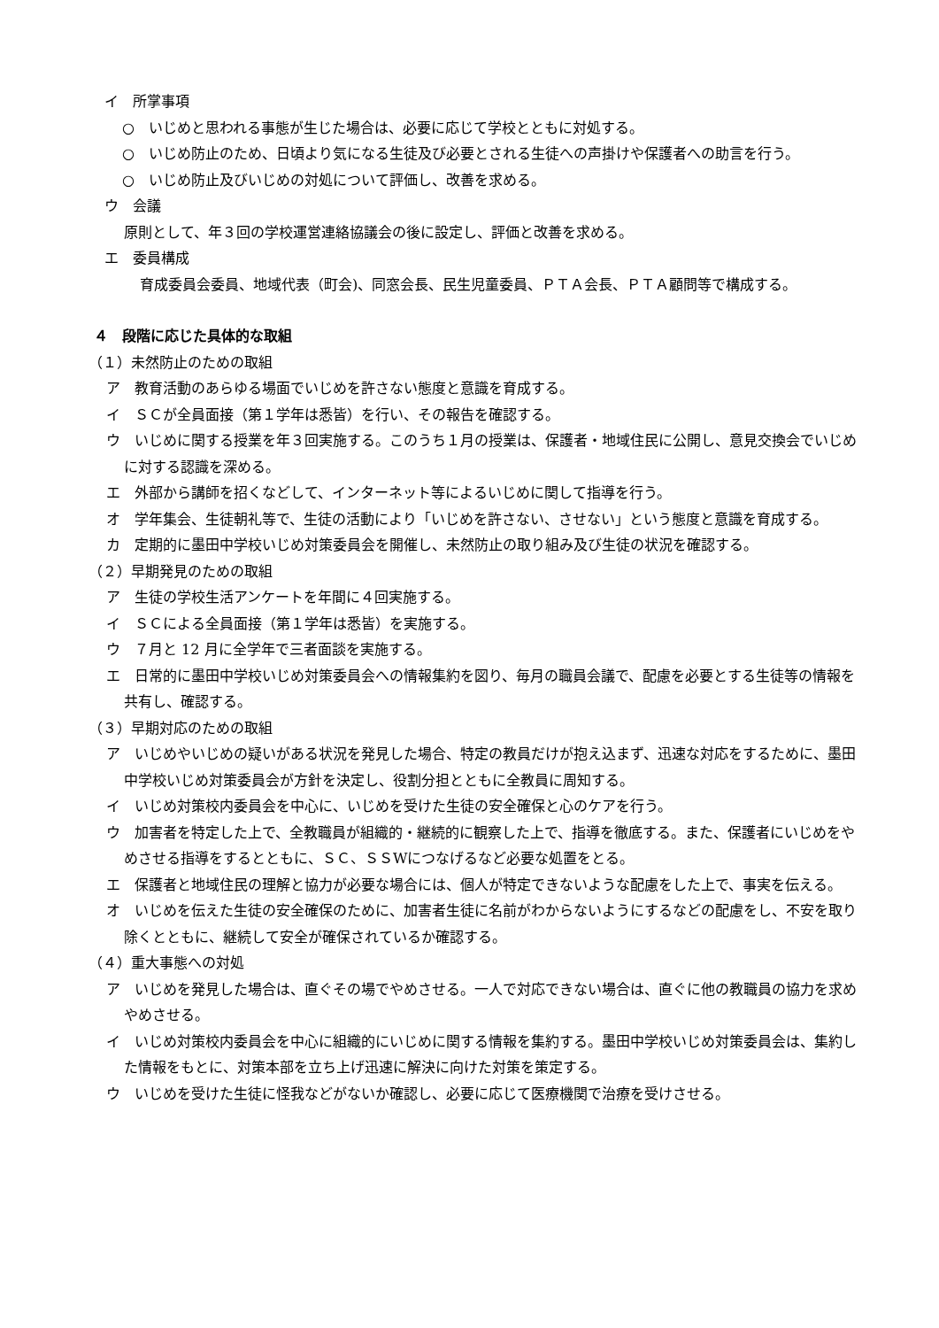イ　所掌事項
○　いじめと思われる事態が生じた場合は、必要に応じて学校とともに対処する。
○　いじめ防止のため、日頃より気になる生徒及び必要とされる生徒への声掛けや保護者への助言を行う。
○　いじめ防止及びいじめの対処について評価し、改善を求める。
ウ　会議
原則として、年３回の学校運営連絡協議会の後に設定し、評価と改善を求める。
エ　委員構成
育成委員会委員、地域代表（町会)、同窓会長、民生児童委員、ＰＴＡ会長、ＰＴＡ顧問等で構成する。
４　段階に応じた具体的な取組
（１）未然防止のための取組
ア　教育活動のあらゆる場面でいじめを許さない態度と意識を育成する。
イ　ＳＣが全員面接（第１学年は悉皆）を行い、その報告を確認する。
ウ　いじめに関する授業を年３回実施する。このうち１月の授業は、保護者・地域住民に公開し、意見交換会でいじめに対する認識を深める。
エ　外部から講師を招くなどして、インターネット等によるいじめに関して指導を行う。
オ　学年集会、生徒朝礼等で、生徒の活動により「いじめを許さない、させない」という態度と意識を育成する。
カ　定期的に墨田中学校いじめ対策委員会を開催し、未然防止の取り組み及び生徒の状況を確認する。
（２）早期発見のための取組
ア　生徒の学校生活アンケートを年間に４回実施する。
イ　ＳＣによる全員面接（第１学年は悉皆）を実施する。
ウ　７月と 12 月に全学年で三者面談を実施する。
エ　日常的に墨田中学校いじめ対策委員会への情報集約を図り、毎月の職員会議で、配慮を必要とする生徒等の情報を共有し、確認する。
（３）早期対応のための取組
ア　いじめやいじめの疑いがある状況を発見した場合、特定の教員だけが抱え込まず、迅速な対応をするために、墨田中学校いじめ対策委員会が方針を決定し、役割分担とともに全教員に周知する。
イ　いじめ対策校内委員会を中心に、いじめを受けた生徒の安全確保と心のケアを行う。
ウ　加害者を特定した上で、全教職員が組織的・継続的に観察した上で、指導を徹底する。また、保護者にいじめをやめさせる指導をするとともに、ＳＣ、ＳＳWにつなげるなど必要な処置をとる。
エ　保護者と地域住民の理解と協力が必要な場合には、個人が特定できないような配慮をした上で、事実を伝える。
オ　いじめを伝えた生徒の安全確保のために、加害者生徒に名前がわからないようにするなどの配慮をし、不安を取り除くとともに、継続して安全が確保されているか確認する。
（４）重大事態への対処
ア　いじめを発見した場合は、直ぐその場でやめさせる。一人で対応できない場合は、直ぐに他の教職員の協力を求めやめさせる。
イ　いじめ対策校内委員会を中心に組織的にいじめに関する情報を集約する。墨田中学校いじめ対策委員会は、集約した情報をもとに、対策本部を立ち上げ迅速に解決に向けた対策を策定する。
ウ　いじめを受けた生徒に怪我などがないか確認し、必要に応じて医療機関で治療を受けさせる。